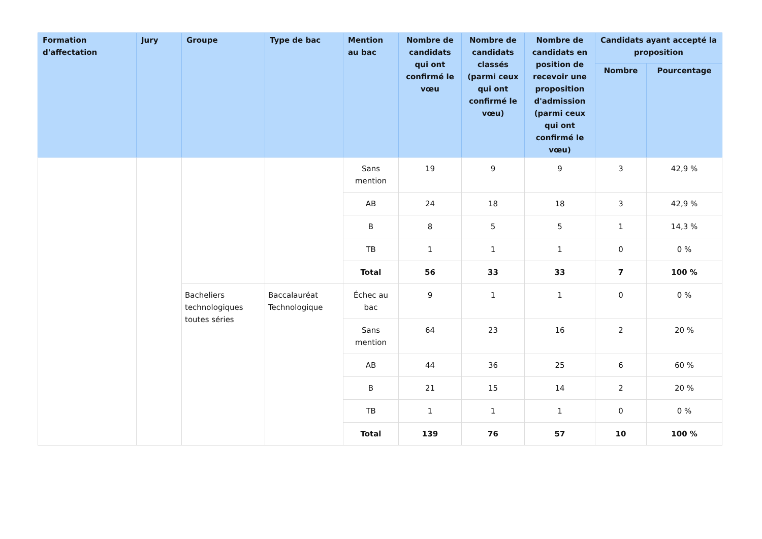| Formation d'affectation | Jury | Groupe | Type de bac | Mention au bac | Nombre de candidats qui ont confirmé le vœu | Nombre de candidats classés (parmi ceux qui ont confirmé le vœu) | Nombre de candidats en position de recevoir une proposition d'admission (parmi ceux qui ont confirmé le vœu) | Candidats ayant accepté la proposition | |
| --- | --- | --- | --- | --- | --- | --- | --- | --- | --- |
| | | | | | | | | Nombre | Pourcentage |
| | | | | Sans mention | 19 | 9 | 9 | 3 | 42,9 % |
| | | | | AB | 24 | 18 | 18 | 3 | 42,9 % |
| | | | | B | 8 | 5 | 5 | 1 | 14,3 % |
| | | | | TB | 1 | 1 | 1 | 0 | 0 % |
| | | | | Total | 56 | 33 | 33 | 7 | 100 % |
| | | Bacheliers technologiques toutes séries | Baccalauréat Technologique | Échec au bac | 9 | 1 | 1 | 0 | 0 % |
| | | | | Sans mention | 64 | 23 | 16 | 2 | 20 % |
| | | | | AB | 44 | 36 | 25 | 6 | 60 % |
| | | | | B | 21 | 15 | 14 | 2 | 20 % |
| | | | | TB | 1 | 1 | 1 | 0 | 0 % |
| | | | | Total | 139 | 76 | 57 | 10 | 100 % |